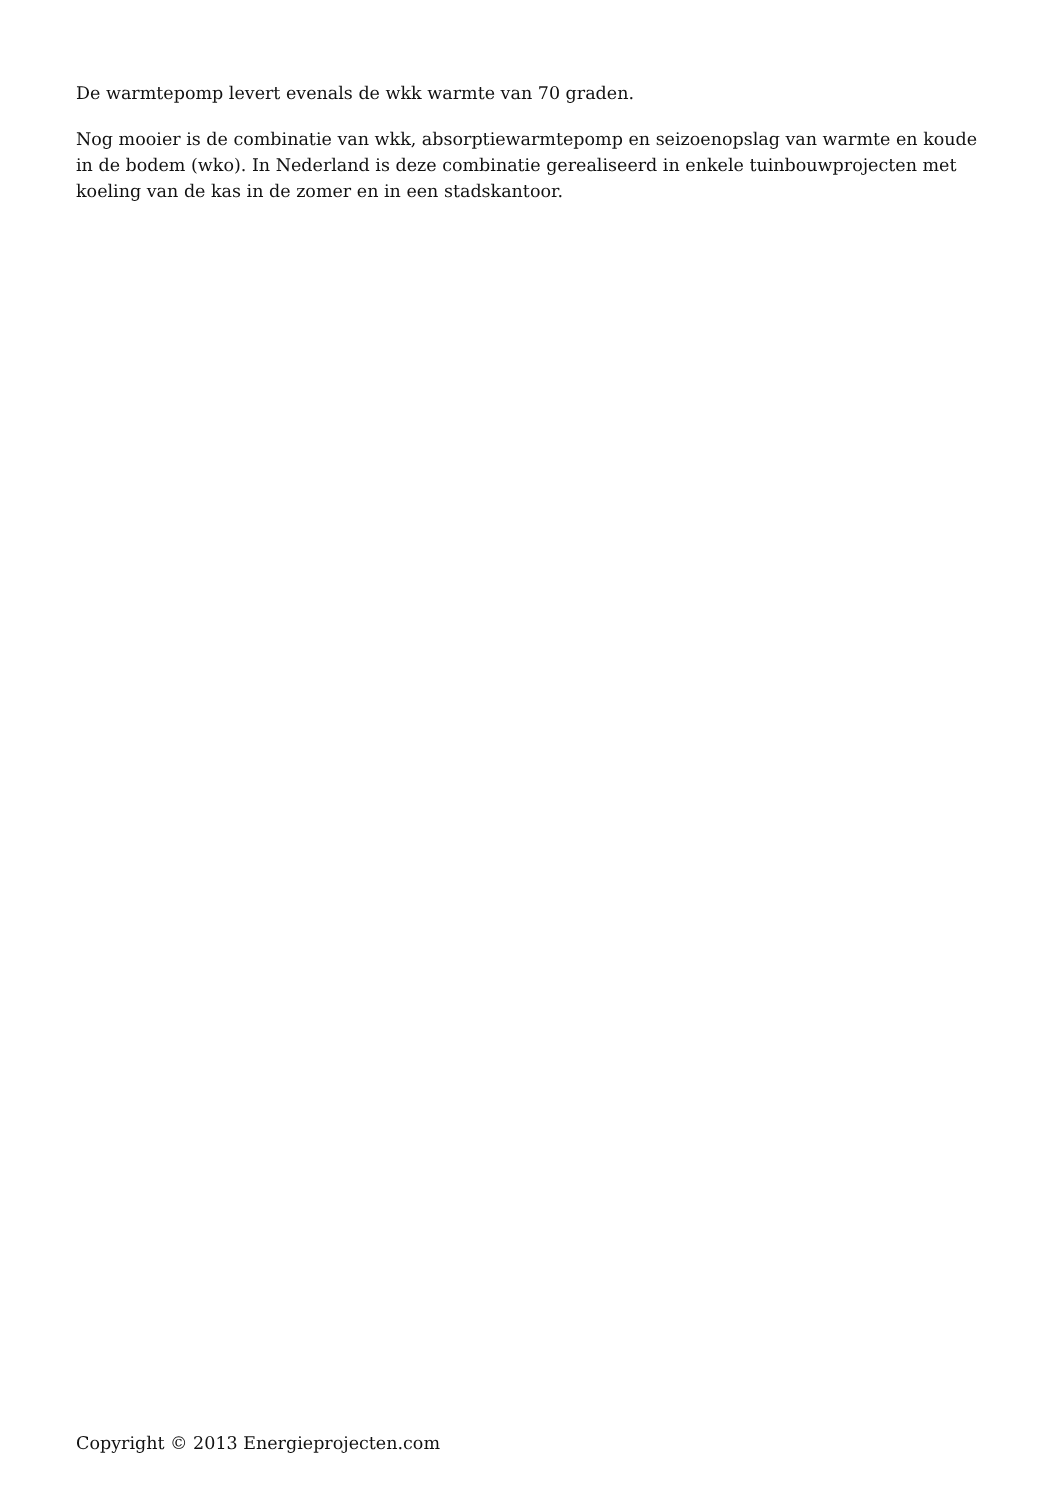De warmtepomp levert evenals de wkk warmte van 70 graden.
Nog mooier is de combinatie van wkk, absorptiewarmtepomp en seizoenopslag van warmte en koude in de bodem (wko). In Nederland is deze combinatie gerealiseerd in enkele tuinbouwprojecten met koeling van de kas in de zomer en in een stadskantoor.
Copyright © 2013 Energieprojecten.com